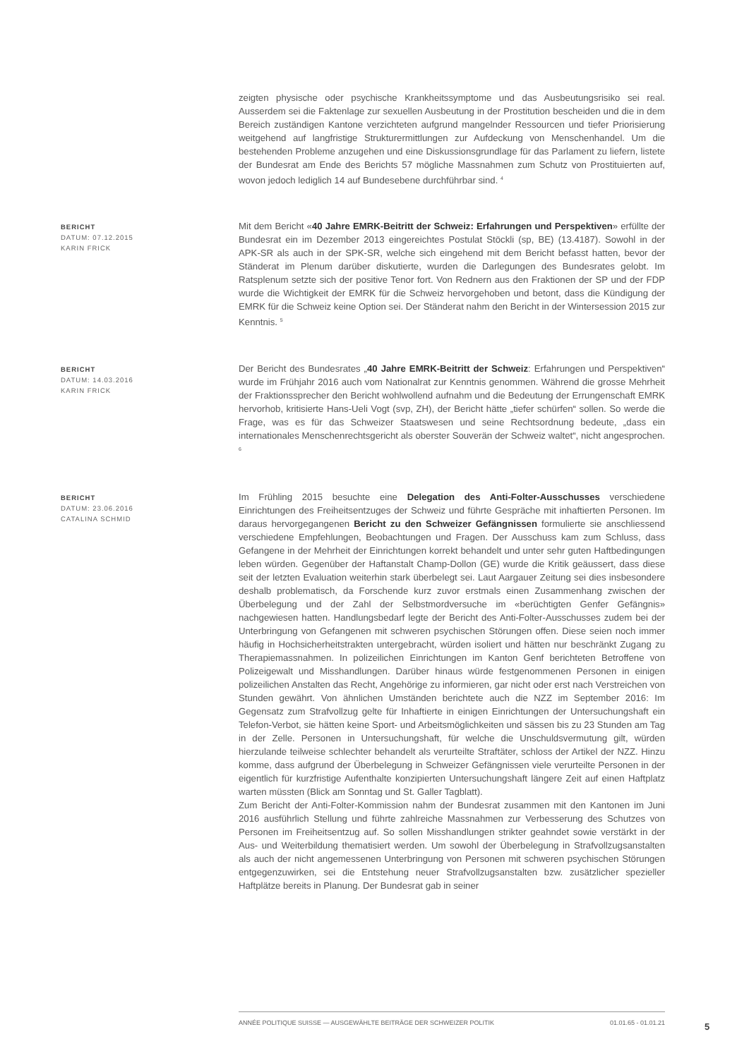zeigten physische oder psychische Krankheitssymptome und das Ausbeutungsrisiko sei real. Ausserdem sei die Faktenlage zur sexuellen Ausbeutung in der Prostitution bescheiden und die in dem Bereich zuständigen Kantone verzichteten aufgrund mangelnder Ressourcen und tiefer Priorisierung weitgehend auf langfristige Strukturermittlungen zur Aufdeckung von Menschenhandel. Um die bestehenden Probleme anzugehen und eine Diskussionsgrundlage für das Parlament zu liefern, listete der Bundesrat am Ende des Berichts 57 mögliche Massnahmen zum Schutz von Prostituierten auf, wovon jedoch lediglich 14 auf Bundesebene durchführbar sind. <sup>4</sup>
BERICHT
DATUM: 07.12.2015
KARIN FRICK
Mit dem Bericht «40 Jahre EMRK-Beitritt der Schweiz: Erfahrungen und Perspektiven» erfüllte der Bundesrat ein im Dezember 2013 eingereichtes Postulat Stöckli (sp, BE) (13.4187). Sowohl in der APK-SR als auch in der SPK-SR, welche sich eingehend mit dem Bericht befasst hatten, bevor der Ständerat im Plenum darüber diskutierte, wurden die Darlegungen des Bundesrates gelobt. Im Ratsplenum setzte sich der positive Tenor fort. Von Rednern aus den Fraktionen der SP und der FDP wurde die Wichtigkeit der EMRK für die Schweiz hervorgehoben und betont, dass die Kündigung der EMRK für die Schweiz keine Option sei. Der Ständerat nahm den Bericht in der Wintersession 2015 zur Kenntnis. <sup>5</sup>
BERICHT
DATUM: 14.03.2016
KARIN FRICK
Der Bericht des Bundesrates „40 Jahre EMRK-Beitritt der Schweiz: Erfahrungen und Perspektiven“ wurde im Frühjahr 2016 auch vom Nationalrat zur Kenntnis genommen. Während die grosse Mehrheit der Fraktionssprecher den Bericht wohlwollend aufnahm und die Bedeutung der Errungenschaft EMRK hervorhob, kritisierte Hans-Ueli Vogt (svp, ZH), der Bericht hätte „tiefer schürfen“ sollen. So werde die Frage, was es für das Schweizer Staatswesen und seine Rechtsordnung bedeute, „dass ein internationales Menschenrechtsgericht als oberster Souverän der Schweiz waltet“, nicht angesprochen. <sup>6</sup>
BERICHT
DATUM: 23.06.2016
CATALINA SCHMID
Im Frühling 2015 besuchte eine Delegation des Anti-Folter-Ausschusses verschiedene Einrichtungen des Freiheitsentzuges der Schweiz und führte Gespräche mit inhaftierten Personen. Im daraus hervorgegangenen Bericht zu den Schweizer Gefängnissen formulierte sie anschliessend verschiedene Empfehlungen, Beobachtungen und Fragen. Der Ausschuss kam zum Schluss, dass Gefangene in der Mehrheit der Einrichtungen korrekt behandelt und unter sehr guten Haftbedingungen leben würden. Gegenüber der Haftanstalt Champ-Dollon (GE) wurde die Kritik geäussert, dass diese seit der letzten Evaluation weiterhin stark überbelegt sei. Laut Aargauer Zeitung sei dies insbesondere deshalb problematisch, da Forschende kurz zuvor erstmals einen Zusammenhang zwischen der Überbelegung und der Zahl der Selbstmordversuche im «berüchtigten Genfer Gefängnis» nachgewiesen hatten. Handlungsbedarf legte der Bericht des Anti-Folter-Ausschusses zudem bei der Unterbringung von Gefangenen mit schweren psychischen Störungen offen. Diese seien noch immer häufig in Hochsicherheitstrakten untergebracht, würden isoliert und hätten nur beschränkt Zugang zu Therapiemassnahmen. In polizeilichen Einrichtungen im Kanton Genf berichteten Betroffene von Polizeigewalt und Misshandlungen. Darüber hinaus würde festgenommenen Personen in einigen polizeilichen Anstalten das Recht, Angehörige zu informieren, gar nicht oder erst nach Verstreichen von Stunden gewährt. Von ähnlichen Umständen berichtete auch die NZZ im September 2016: Im Gegensatz zum Strafvollzug gelte für Inhaftierte in einigen Einrichtungen der Untersuchungshaft ein Telefon-Verbot, sie hätten keine Sport- und Arbeitsmöglichkeiten und sässen bis zu 23 Stunden am Tag in der Zelle. Personen in Untersuchungshaft, für welche die Unschuldsvermutung gilt, würden hierzulande teilweise schlechter behandelt als verurteilte Straftäter, schloss der Artikel der NZZ. Hinzu komme, dass aufgrund der Überbelegung in Schweizer Gefängnissen viele verurteilte Personen in der eigentlich für kurzfristige Aufenthalte konzipierten Untersuchungshaft längere Zeit auf einen Haftplatz warten müssten (Blick am Sonntag und St. Galler Tagblatt).
Zum Bericht der Anti-Folter-Kommission nahm der Bundesrat zusammen mit den Kantonen im Juni 2016 ausführlich Stellung und führte zahlreiche Massnahmen zur Verbesserung des Schutzes von Personen im Freiheitsentzug auf. So sollen Misshandlungen strikter geahndet sowie verstärkt in der Aus- und Weiterbildung thematisiert werden. Um sowohl der Überbelegung in Strafvollzugsanstalten als auch der nicht angemessenen Unterbringung von Personen mit schweren psychischen Störungen entgegenzuwirken, sei die Entstehung neuer Strafvollzugsanstalten bzw. zusätzlicher spezieller Haftplätze bereits in Planung. Der Bundesrat gab in seiner
ANNÉE POLITIQUE SUISSE — AUSGEWÄHLTE BEITRÄGE DER SCHWEIZER POLITIK 01.01.65 - 01.01.21
5